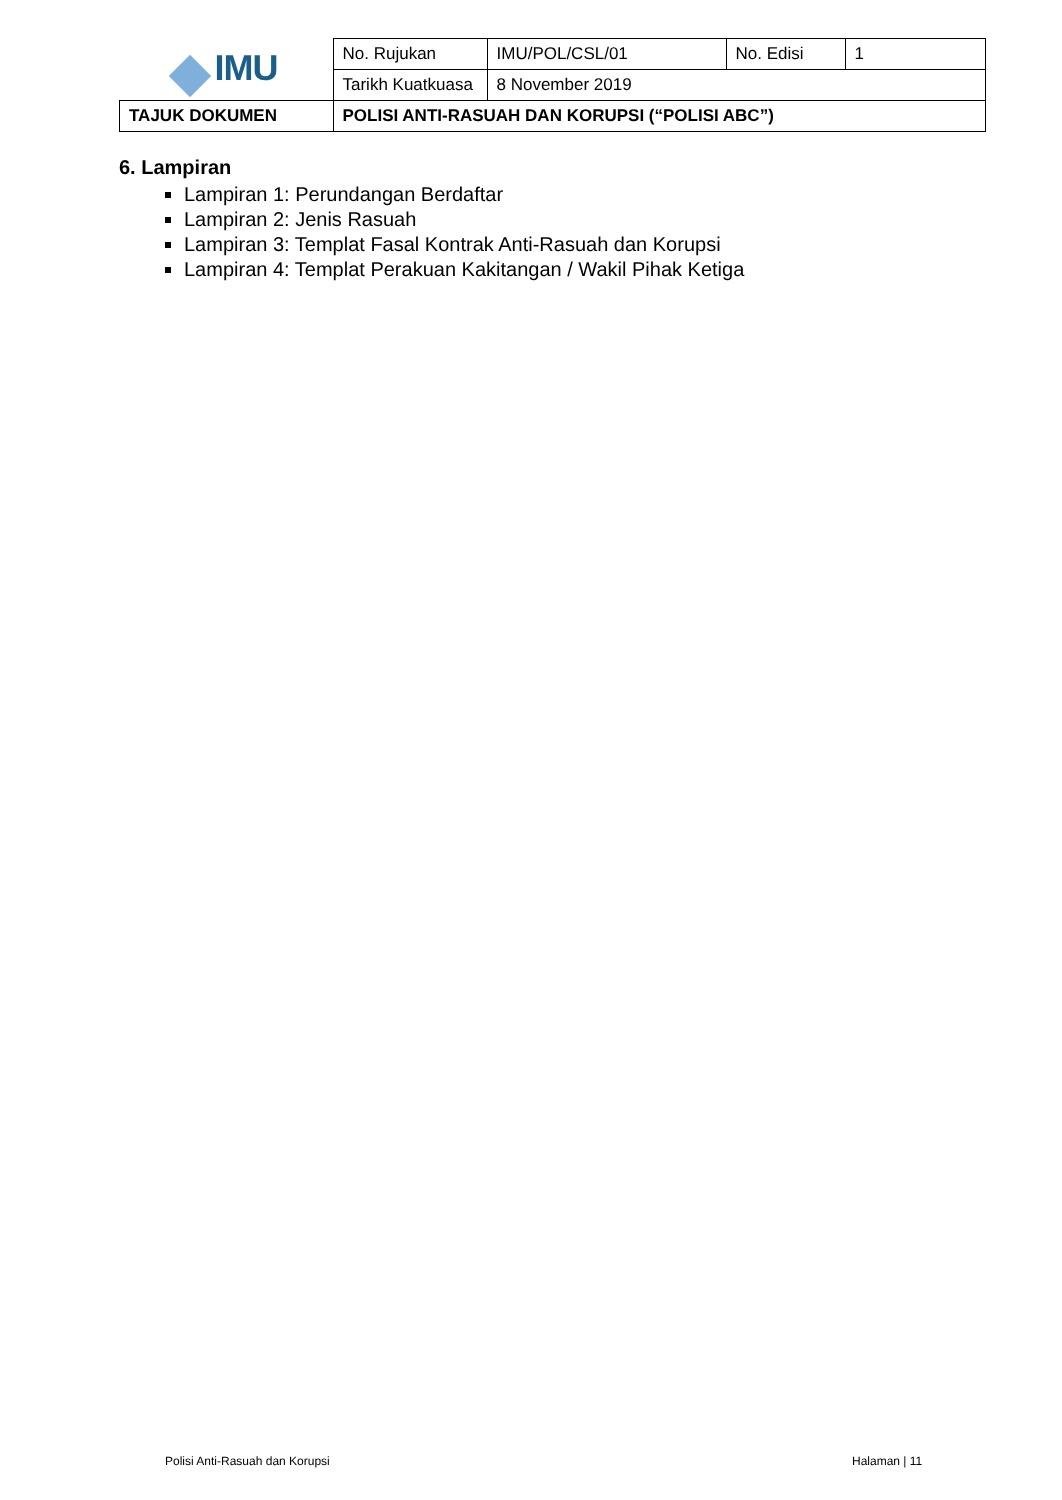| IMU | No. Rujukan | IMU/POL/CSL/01 | No. Edisi | 1 |
| | Tarikh Kuatkuasa | 8 November 2019 | | |
| TAJUK DOKUMEN | POLISI ANTI-RASUAH DAN KORUPSI (“POLISI ABC”) | | | |
6. Lampiran
Lampiran 1: Perundangan Berdaftar
Lampiran 2: Jenis Rasuah
Lampiran 3: Templat Fasal Kontrak Anti-Rasuah dan Korupsi
Lampiran 4: Templat Perakuan Kakitangan / Wakil Pihak Ketiga
Polisi Anti-Rasuah dan Korupsi Halaman | 11